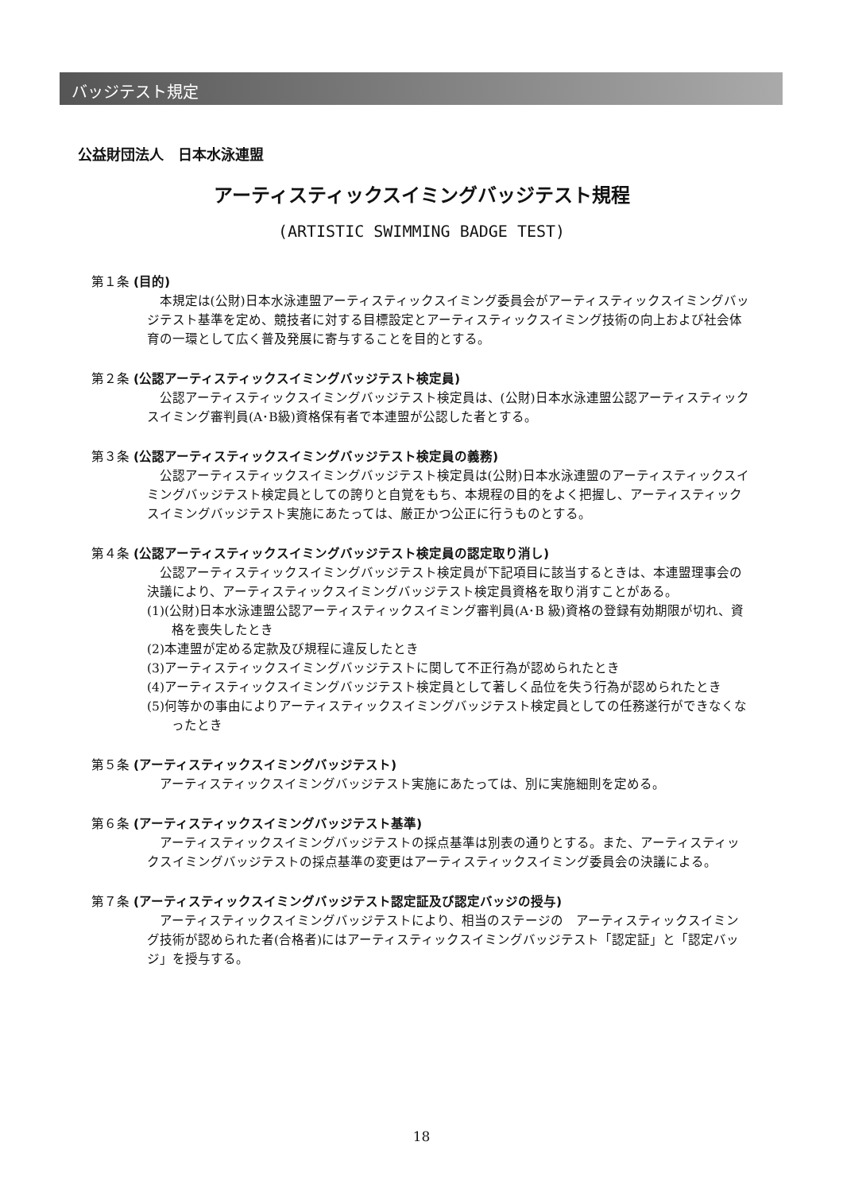バッジテスト規定
公益財団法人　日本水泳連盟
アーティスティックスイミングバッジテスト規程
(ARTISTIC SWIMMING BADGE TEST)
第１条 (目的)
本規定は(公財)日本水泳連盟アーティスティックスイミング委員会がアーティスティックスイミングバッジテスト基準を定め、競技者に対する目標設定とアーティスティックスイミング技術の向上および社会体育の一環として広く普及発展に寄与することを目的とする。
第２条 (公認アーティスティックスイミングバッジテスト検定員)
公認アーティスティックスイミングバッジテスト検定員は、(公財)日本水泳連盟公認アーティスティックスイミング審判員(A･B級)資格保有者で本連盟が公認した者とする。
第３条 (公認アーティスティックスイミングバッジテスト検定員の義務)
公認アーティスティックスイミングバッジテスト検定員は(公財)日本水泳連盟のアーティスティックスイミングバッジテスト検定員としての誇りと自覚をもち、本規程の目的をよく把握し、アーティスティックスイミングバッジテスト実施にあたっては、厳正かつ公正に行うものとする。
第４条 (公認アーティスティックスイミングバッジテスト検定員の認定取り消し)
公認アーティスティックスイミングバッジテスト検定員が下記項目に該当するときは、本連盟理事会の決議により、アーティスティックスイミングバッジテスト検定員資格を取り消すことがある。
(1)(公財)日本水泳連盟公認アーティスティックスイミング審判員(A･B 級)資格の登録有効期限が切れ、資格を喪失したとき
(2)本連盟が定める定款及び規程に違反したとき
(3)アーティスティックスイミングバッジテストに関して不正行為が認められたとき
(4)アーティスティックスイミングバッジテスト検定員として著しく品位を失う行為が認められたとき
(5)何等かの事由によりアーティスティックスイミングバッジテスト検定員としての任務遂行ができなくなったとき
第５条 (アーティスティックスイミングバッジテスト)
アーティスティックスイミングバッジテスト実施にあたっては、別に実施細則を定める。
第６条 (アーティスティックスイミングバッジテスト基準)
アーティスティックスイミングバッジテストの採点基準は別表の通りとする。また、アーティスティックスイミングバッジテストの採点基準の変更はアーティスティックスイミング委員会の決議による。
第７条 (アーティスティックスイミングバッジテスト認定証及び認定バッジの授与)
アーティスティックスイミングバッジテストにより、相当のステージの　アーティスティックスイミング技術が認められた者(合格者)にはアーティスティックスイミングバッジテスト「認定証」と「認定バッジ」を授与する。
18